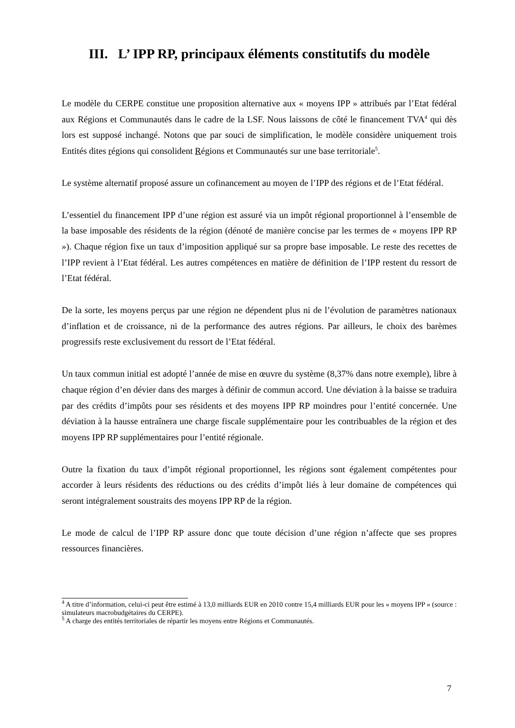III. L’ IPP RP, principaux éléments constitutifs du modèle
Le modèle du CERPE constitue une proposition alternative aux « moyens IPP » attribués par l’Etat fédéral aux Régions et Communautés dans le cadre de la LSF. Nous laissons de côté le financement TVA<sup>4</sup> qui dès lors est supposé inchangé. Notons que par souci de simplification, le modèle considère uniquement trois Entités dites régions qui consolident Régions et Communautés sur une base territoriale<sup>5</sup>.
Le système alternatif proposé assure un cofinancement au moyen de l’IPP des régions et de l’Etat fédéral.
L’essentiel du financement IPP d’une région est assuré via un impôt régional proportionnel à l’ensemble de la base imposable des résidents de la région (dénoté de manière concise par les termes de « moyens IPP RP »). Chaque région fixe un taux d’imposition appliqué sur sa propre base imposable. Le reste des recettes de l’IPP revient à l’Etat fédéral. Les autres compétences en matière de définition de l’IPP restent du ressort de l’Etat fédéral.
De la sorte, les moyens perçus par une région ne dépendent plus ni de l’évolution de paramètres nationaux d’inflation et de croissance, ni de la performance des autres régions. Par ailleurs, le choix des barèmes progressifs reste exclusivement du ressort de l’Etat fédéral.
Un taux commun initial est adopté l’année de mise en œuvre du système (8,37% dans notre exemple), libre à chaque région d’en dévier dans des marges à définir de commun accord. Une déviation à la baisse se traduira par des crédits d’impôts pour ses résidents et des moyens IPP RP moindres pour l’entité concernée. Une déviation à la hausse entraînera une charge fiscale supplémentaire pour les contribuables de la région et des moyens IPP RP supplémentaires pour l’entité régionale.
Outre la fixation du taux d’impôt régional proportionnel, les régions sont également compétentes pour accorder à leurs résidents des réductions ou des crédits d’impôt liés à leur domaine de compétences qui seront intégralement soustraits des moyens IPP RP de la région.
Le mode de calcul de l’IPP RP assure donc que toute décision d’une région n’affecte que ses propres ressources financières.
<sup>4</sup> A titre d’information, celui-ci peut être estimé à 13,0 milliards EUR en 2010 contre 15,4 milliards EUR pour les « moyens IPP » (source : simulateurs macrobudgétaires du CERPE).
<sup>5</sup> A charge des entités territoriales de répartir les moyens entre Régions et Communautés.
7